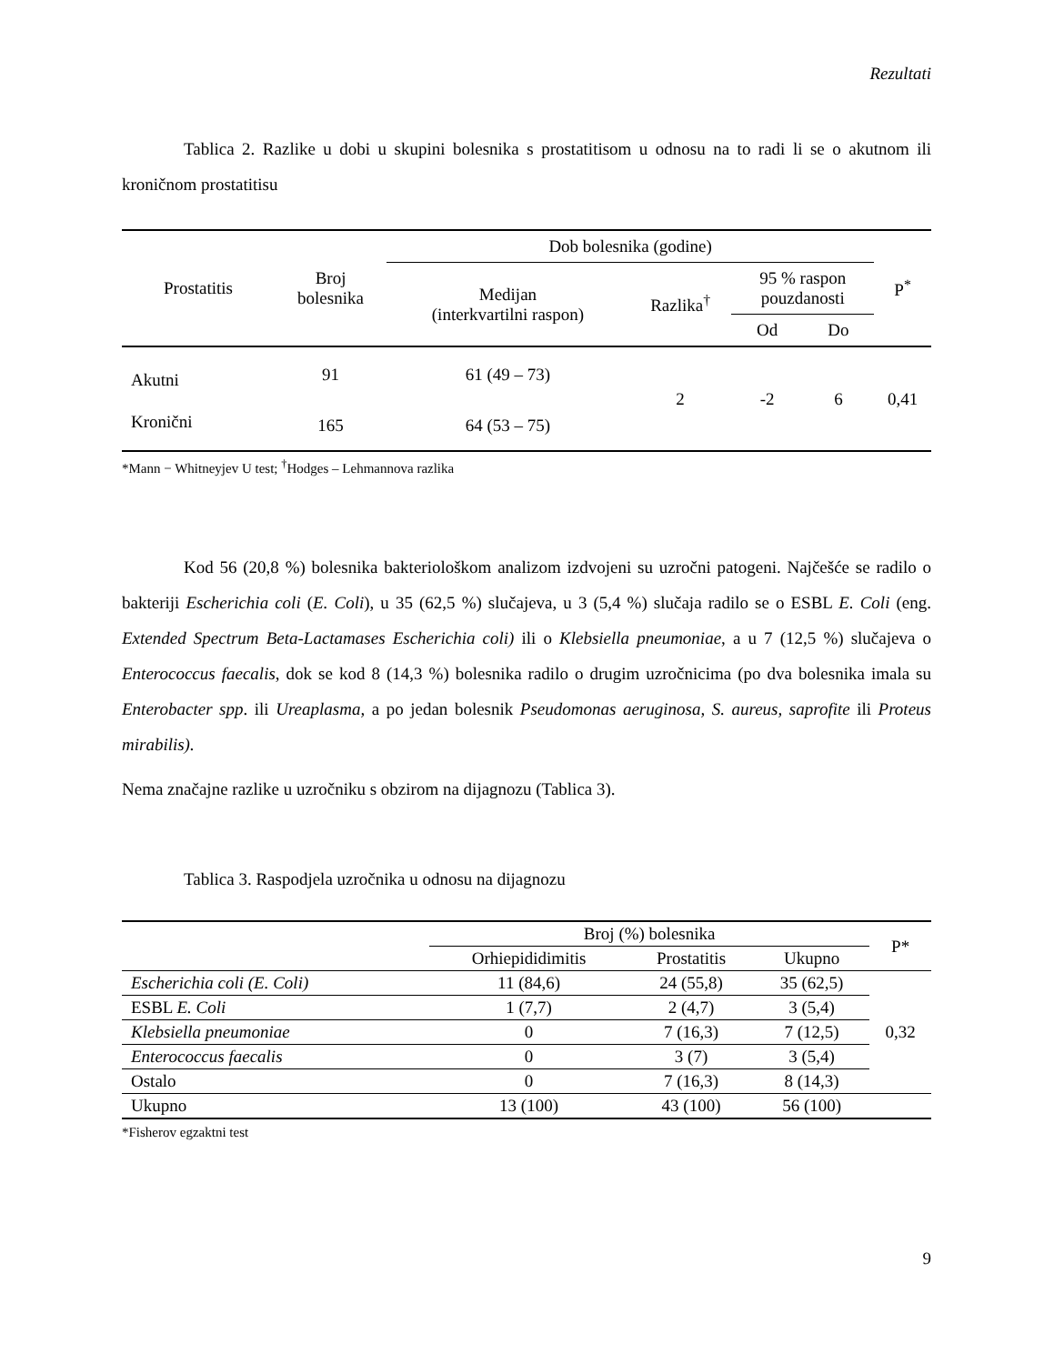Rezultati
Tablica 2. Razlike u dobi u skupini bolesnika s prostatitisom u odnosu na to radi li se o akutnom ili kroničnom prostatitisu
| Prostatitis | Broj bolesnika | Dob bolesnika (godine) | | | | P<sup>*</sup> |
| --- | --- | --- | --- | --- | --- | --- |
| | | Medijan (interkvartilni raspon) | Razlika<sup>†</sup> | 95 % raspon pouzdanosti | | |
| | | | | Od | Do | |
| Akutni | 91 | 61 (49 – 73) | 2 | -2 | 6 | 0,41 |
| Kronični | 165 | 64 (53 – 75) | | | | |
*Mann − Whitneyjev U test; <sup>†</sup>Hodges – Lehmannova razlika
Kod 56 (20,8 %) bolesnika bakteriološkom analizom izdvojeni su uzročni patogeni. Najčešće se radilo o bakteriji Escherichia coli (E. Coli), u 35 (62,5 %) slučajeva, u 3 (5,4 %) slučaja radilo se o ESBL E. Coli (eng. Extended Spectrum Beta-Lactamases Escherichia coli) ili o Klebsiella pneumoniae, a u 7 (12,5 %) slučajeva o Enterococcus faecalis, dok se kod 8 (14,3 %) bolesnika radilo o drugim uzročnicima (po dva bolesnika imala su Enterobacter spp. ili Ureaplasma, a po jedan bolesnik Pseudomonas aeruginosa, S. aureus, saprofite ili Proteus mirabilis).
Nema značajne razlike u uzročniku s obzirom na dijagnozu (Tablica 3).
Tablica 3. Raspodjela uzročnika u odnosu na dijagnozu
| | Broj (%) bolesnika | | | P* |
| --- | --- | --- | --- | --- |
| | Orhiepididimitis | Prostatitis | Ukupno | |
| Escherichia coli (E. Coli) | 11 (84,6) | 24 (55,8) | 35 (62,5) | 0,32 |
| ESBL E. Coli | 1 (7,7) | 2 (4,7) | 3 (5,4) | |
| Klebsiella pneumoniae | 0 | 7 (16,3) | 7 (12,5) | |
| Enterococcus faecalis | 0 | 3 (7) | 3 (5,4) | |
| Ostalo | 0 | 7 (16,3) | 8 (14,3) | |
| Ukupno | 13 (100) | 43 (100) | 56 (100) | |
*Fisherov egzaktni test
9